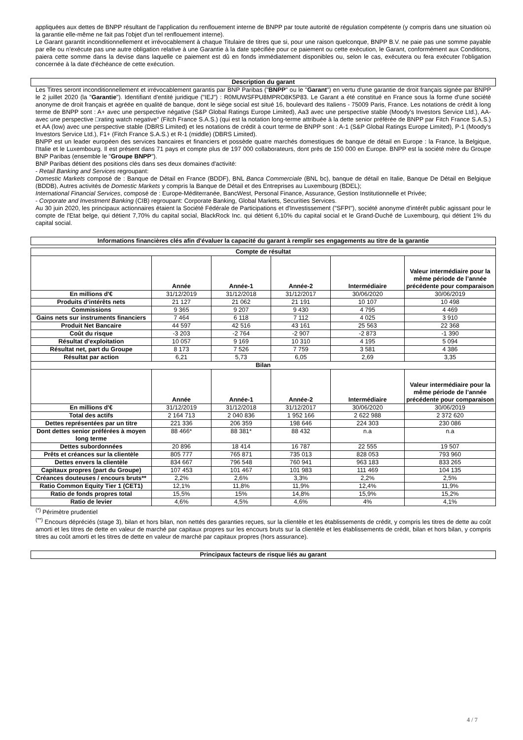appliquées aux dettes de BNPP résultant de l'application du renflouement interne de BNPP par toute autorité de régulation compétente (y compris dans une situation où la garantie elle-même ne fait pas l'objet d'un tel renflouement interne).
Le Garant garantit inconditionnellement et irrévocablement à chaque Titulaire de titres que si, pour une raison quelconque, BNPP B.V. ne paie pas une somme payable par elle ou n'exécute pas une autre obligation relative à une Garantie à la date spécifiée pour ce paiement ou cette exécution, le Garant, conformément aux Conditions, paiera cette somme dans la devise dans laquelle ce paiement est dû en fonds immédiatement disponibles ou, selon le cas, exécutera ou fera exécuter l'obligation concernée à la date d'échéance de cette exécution.
Description du garant
Les Titres seront inconditionnellement et irrévocablement garantis par BNP Paribas ("BNPP" ou le "Garant") en vertu d'une garantie de droit français signée par BNPP le 2 juillet 2020 (la "Garantie"). Identifiant d'entité juridique ("IEJ") : R0MUWSFPU8MPRO8K5P83. Le Garant a été constitué en France sous la forme d'une société anonyme de droit français et agréée en qualité de banque, dont le siège social est situé 16, boulevard des Italiens - 75009 Paris, France. Les notations de crédit à long terme de BNPP sont : A+ avec une perspective négative (S&P Global Ratings Europe Limited), Aa3 avec une perspective stable (Moody's Investors Service Ltd.), AA- avec une perspective □rating watch negative" (Fitch France S.A.S.) (qui est la notation long-terme attribuée à la dette senior préférée de BNPP par Fitch France S.A.S.) et AA (low) avec une perspective stable (DBRS Limited) et les notations de crédit à court terme de BNPP sont : A-1 (S&P Global Ratings Europe Limited), P-1 (Moody's Investors Service Ltd.), F1+ (Fitch France S.A.S.) et R-1 (middle) (DBRS Limited).
BNPP est un leader européen des services bancaires et financiers et possède quatre marchés domestiques de banque de détail en Europe : la France, la Belgique, l'Italie et le Luxembourg. Il est présent dans 71 pays et compte plus de 197 000 collaborateurs, dont près de 150 000 en Europe. BNPP est la société mère du Groupe BNP Paribas (ensemble le "Groupe BNPP").
BNP Paribas détient des positions clés dans ses deux domaines d'activité:
- Retail Banking and Services regroupant:
Domestic Markets composé de : Banque de Détail en France (BDDF), BNL Banca Commerciale (BNL bc), banque de détail en Italie, Banque De Détail en Belgique (BDDB), Autres activités de Domestic Markets y compris la Banque de Détail et des Entreprises au Luxembourg (BDEL);
International Financial Services, composé de : Europe-Méditerranée, BancWest, Personal Finance, Assurance, Gestion Institutionnelle et Privée;
- Corporate and Investment Banking (CIB) regroupant: Corporate Banking, Global Markets, Securities Services.
Au 30 juin 2020, les principaux actionnaires étaient la Société Fédérale de Participations et d'Investissement ("SFPI"), société anonyme d'intérêt public agissant pour le compte de l'Etat belge, qui détient 7,70% du capital social, BlackRock Inc. qui détient 6,10% du capital social et le Grand-Duché de Luxembourg, qui détient 1% du capital social.
Informations financières clés afin d'évaluer la capacité du garant à remplir ses engagements au titre de la garantie
| Compte de résultat | | | | | |
| --- | --- | --- | --- | --- | --- |
| | Année | Année-1 | Année-2 | Intermédiaire | Valeur intermédiaire pour la même période de l’année précédente pour comparaison |
| En millions d'€ | 31/12/2019 | 31/12/2018 | 31/12/2017 | 30/06/2020 | 30/06/2019 |
| Produits d’intérêts nets | 21 127 | 21 062 | 21 191 | 10 107 | 10 498 |
| Commissions | 9 365 | 9 207 | 9 430 | 4 795 | 4 469 |
| Gains nets sur instruments financiers | 7 464 | 6 118 | 7 112 | 4 025 | 3 910 |
| Produit Net Bancaire | 44 597 | 42 516 | 43 161 | 25 563 | 22 368 |
| Coût du risque | -3 203 | -2 764 | -2 907 | -2 873 | -1 390 |
| Résultat d’exploitation | 10 057 | 9 169 | 10 310 | 4 195 | 5 094 |
| Résultat net, part du Groupe | 8 173 | 7 526 | 7 759 | 3 581 | 4 386 |
| Résultat par action | 6,21 | 5,73 | 6,05 | 2,69 | 3,35 |
| Bilan | | | | | |
| | Année | Année-1 | Année-2 | Intermédiaire | Valeur intermédiaire pour la même période de l’année précédente pour comparaison |
| En millions d'€ | 31/12/2019 | 31/12/2018 | 31/12/2017 | 30/06/2020 | 30/06/2019 |
| Total des actifs | 2 164 713 | 2 040 836 | 1 952 166 | 2 622 988 | 2 372 620 |
| Dettes représentées par un titre | 221 336 | 206 359 | 198 646 | 224 303 | 230 086 |
| Dont dettes senior préférées à moyen long terme | 88 466* | 88 381* | 88 432 | n.a | n.a |
| Dettes subordonnées | 20 896 | 18 414 | 16 787 | 22 555 | 19 507 |
| Prêts et créances sur la clientèle | 805 777 | 765 871 | 735 013 | 828 053 | 793 960 |
| Dettes envers la clientèle | 834 667 | 796 548 | 760 941 | 963 183 | 833 265 |
| Capitaux propres (part du Groupe) | 107 453 | 101 467 | 101 983 | 111 469 | 104 135 |
| Créances douteuses / encours bruts** | 2,2% | 2,6% | 3,3% | 2,2% | 2,5% |
| Ratio Common Equity Tier 1 (CET1) | 12,1% | 11,8% | 11,9% | 12,4% | 11,9% |
| Ratio de fonds propres total | 15,5% | 15% | 14,8% | 15,9% | 15,2% |
| Ratio de levier | 4,6% | 4,5% | 4,6% | 4% | 4,1% |
<sup>(*)</sup> Périmètre prudentiel
<sup>(**)</sup> Encours dépréciés (stage 3), bilan et hors bilan, non nettés des garanties reçues, sur la clientèle et les établissements de crédit, y compris les titres de dette au coût amorti et les titres de dette en valeur de marché par capitaux propres sur les encours bruts sur la clientèle et les établissements de crédit, bilan et hors bilan, y compris titres au coût amorti et les titres de dette en valeur de marché par capitaux propres (hors assurance).
Principaux facteurs de risque liés au garant
4 / 7